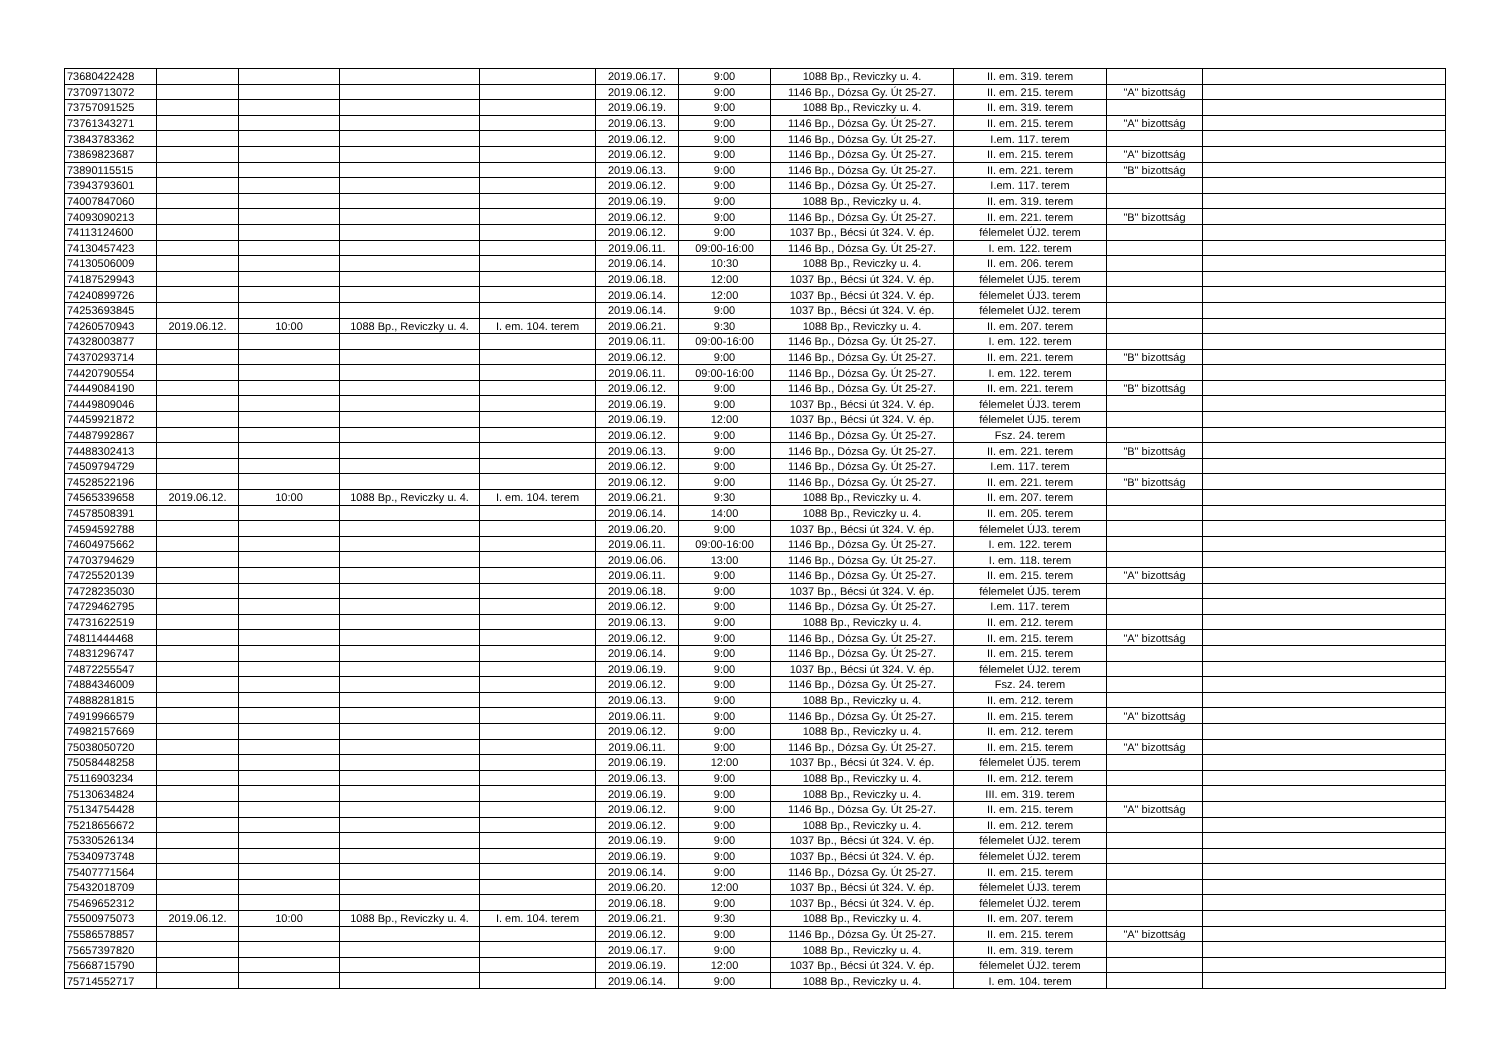| 73680422428 | | | | | 2019.06.17. | 9:00 | 1088 Bp., Reviczky u. 4. | II. em. 319. terem | | |
| 73709713072 | | | | | 2019.06.12. | 9:00 | 1146 Bp., Dózsa Gy. Út 25-27. | II. em. 215. terem | "A" bizottság | |
| 73757091525 | | | | | 2019.06.19. | 9:00 | 1088 Bp., Reviczky u. 4. | II. em. 319. terem | | |
| 73761343271 | | | | | 2019.06.13. | 9:00 | 1146 Bp., Dózsa Gy. Út 25-27. | II. em. 215. terem | "A" bizottság | |
| 73843783362 | | | | | 2019.06.12. | 9:00 | 1146 Bp., Dózsa Gy. Út 25-27. | I.em. 117. terem | | |
| 73869823687 | | | | | 2019.06.12. | 9:00 | 1146 Bp., Dózsa Gy. Út 25-27. | II. em. 215. terem | "A" bizottság | |
| 73890115515 | | | | | 2019.06.13. | 9:00 | 1146 Bp., Dózsa Gy. Út 25-27. | II. em. 221. terem | "B" bizottság | |
| 73943793601 | | | | | 2019.06.12. | 9:00 | 1146 Bp., Dózsa Gy. Út 25-27. | I.em. 117. terem | | |
| 74007847060 | | | | | 2019.06.19. | 9:00 | 1088 Bp., Reviczky u. 4. | II. em. 319. terem | | |
| 74093090213 | | | | | 2019.06.12. | 9:00 | 1146 Bp., Dózsa Gy. Út 25-27. | II. em. 221. terem | "B" bizottság | |
| 74113124600 | | | | | 2019.06.12. | 9:00 | 1037 Bp., Bécsi út 324. V. ép. | félemelet ÚJ2. terem | | |
| 74130457423 | | | | | 2019.06.11. | 09:00-16:00 | 1146 Bp., Dózsa Gy. Út 25-27. | I. em. 122. terem | | |
| 74130506009 | | | | | 2019.06.14. | 10:30 | 1088 Bp., Reviczky u. 4. | II. em. 206. terem | | |
| 74187529943 | | | | | 2019.06.18. | 12:00 | 1037 Bp., Bécsi út 324. V. ép. | félemelet ÚJ5. terem | | |
| 74240899726 | | | | | 2019.06.14. | 12:00 | 1037 Bp., Bécsi út 324. V. ép. | félemelet ÚJ3. terem | | |
| 74253693845 | | | | | 2019.06.14. | 9:00 | 1037 Bp., Bécsi út 324. V. ép. | félemelet ÚJ2. terem | | |
| 74260570943 | 2019.06.12. | 10:00 | 1088 Bp., Reviczky u. 4. | I. em. 104. terem | 2019.06.21. | 9:30 | 1088 Bp., Reviczky u. 4. | II. em. 207. terem | | |
| 74328003877 | | | | | 2019.06.11. | 09:00-16:00 | 1146 Bp., Dózsa Gy. Út 25-27. | I. em. 122. terem | | |
| 74370293714 | | | | | 2019.06.12. | 9:00 | 1146 Bp., Dózsa Gy. Út 25-27. | II. em. 221. terem | "B" bizottság | |
| 74420790554 | | | | | 2019.06.11. | 09:00-16:00 | 1146 Bp., Dózsa Gy. Út 25-27. | I. em. 122. terem | | |
| 74449084190 | | | | | 2019.06.12. | 9:00 | 1146 Bp., Dózsa Gy. Út 25-27. | II. em. 221. terem | "B" bizottság | |
| 74449809046 | | | | | 2019.06.19. | 9:00 | 1037 Bp., Bécsi út 324. V. ép. | félemelet ÚJ3. terem | | |
| 74459921872 | | | | | 2019.06.19. | 12:00 | 1037 Bp., Bécsi út 324. V. ép. | félemelet ÚJ5. terem | | |
| 74487992867 | | | | | 2019.06.12. | 9:00 | 1146 Bp., Dózsa Gy. Út 25-27. | Fsz. 24. terem | | |
| 74488302413 | | | | | 2019.06.13. | 9:00 | 1146 Bp., Dózsa Gy. Út 25-27. | II. em. 221. terem | "B" bizottság | |
| 74509794729 | | | | | 2019.06.12. | 9:00 | 1146 Bp., Dózsa Gy. Út 25-27. | I.em. 117. terem | | |
| 74528522196 | | | | | 2019.06.12. | 9:00 | 1146 Bp., Dózsa Gy. Út 25-27. | II. em. 221. terem | "B" bizottság | |
| 74565339658 | 2019.06.12. | 10:00 | 1088 Bp., Reviczky u. 4. | I. em. 104. terem | 2019.06.21. | 9:30 | 1088 Bp., Reviczky u. 4. | II. em. 207. terem | | |
| 74578508391 | | | | | 2019.06.14. | 14:00 | 1088 Bp., Reviczky u. 4. | II. em. 205. terem | | |
| 74594592788 | | | | | 2019.06.20. | 9:00 | 1037 Bp., Bécsi út 324. V. ép. | félemelet ÚJ3. terem | | |
| 74604975662 | | | | | 2019.06.11. | 09:00-16:00 | 1146 Bp., Dózsa Gy. Út 25-27. | I. em. 122. terem | | |
| 74703794629 | | | | | 2019.06.06. | 13:00 | 1146 Bp., Dózsa Gy. Út 25-27. | I. em. 118. terem | | |
| 74725520139 | | | | | 2019.06.11. | 9:00 | 1146 Bp., Dózsa Gy. Út 25-27. | II. em. 215. terem | "A" bizottság | |
| 74728235030 | | | | | 2019.06.18. | 9:00 | 1037 Bp., Bécsi út 324. V. ép. | félemelet ÚJ5. terem | | |
| 74729462795 | | | | | 2019.06.12. | 9:00 | 1146 Bp., Dózsa Gy. Út 25-27. | I.em. 117. terem | | |
| 74731622519 | | | | | 2019.06.13. | 9:00 | 1088 Bp., Reviczky u. 4. | II. em. 212. terem | | |
| 74811444468 | | | | | 2019.06.12. | 9:00 | 1146 Bp., Dózsa Gy. Út 25-27. | II. em. 215. terem | "A" bizottság | |
| 74831296747 | | | | | 2019.06.14. | 9:00 | 1146 Bp., Dózsa Gy. Út 25-27. | II. em. 215. terem | | |
| 74872255547 | | | | | 2019.06.19. | 9:00 | 1037 Bp., Bécsi út 324. V. ép. | félemelet ÚJ2. terem | | |
| 74884346009 | | | | | 2019.06.12. | 9:00 | 1146 Bp., Dózsa Gy. Út 25-27. | Fsz. 24. terem | | |
| 74888281815 | | | | | 2019.06.13. | 9:00 | 1088 Bp., Reviczky u. 4. | II. em. 212. terem | | |
| 74919966579 | | | | | 2019.06.11. | 9:00 | 1146 Bp., Dózsa Gy. Út 25-27. | II. em. 215. terem | "A" bizottság | |
| 74982157669 | | | | | 2019.06.12. | 9:00 | 1088 Bp., Reviczky u. 4. | II. em. 212. terem | | |
| 75038050720 | | | | | 2019.06.11. | 9:00 | 1146 Bp., Dózsa Gy. Út 25-27. | II. em. 215. terem | "A" bizottság | |
| 75058448258 | | | | | 2019.06.19. | 12:00 | 1037 Bp., Bécsi út 324. V. ép. | félemelet ÚJ5. terem | | |
| 75116903234 | | | | | 2019.06.13. | 9:00 | 1088 Bp., Reviczky u. 4. | II. em. 212. terem | | |
| 75130634824 | | | | | 2019.06.19. | 9:00 | 1088 Bp., Reviczky u. 4. | III. em. 319. terem | | |
| 75134754428 | | | | | 2019.06.12. | 9:00 | 1146 Bp., Dózsa Gy. Út 25-27. | II. em. 215. terem | "A" bizottság | |
| 75218656672 | | | | | 2019.06.12. | 9:00 | 1088 Bp., Reviczky u. 4. | II. em. 212. terem | | |
| 75330526134 | | | | | 2019.06.19. | 9:00 | 1037 Bp., Bécsi út 324. V. ép. | félemelet ÚJ2. terem | | |
| 75340973748 | | | | | 2019.06.19. | 9:00 | 1037 Bp., Bécsi út 324. V. ép. | félemelet ÚJ2. terem | | |
| 75407771564 | | | | | 2019.06.14. | 9:00 | 1146 Bp., Dózsa Gy. Út 25-27. | II. em. 215. terem | | |
| 75432018709 | | | | | 2019.06.20. | 12:00 | 1037 Bp., Bécsi út 324. V. ép. | félemelet ÚJ3. terem | | |
| 75469652312 | | | | | 2019.06.18. | 9:00 | 1037 Bp., Bécsi út 324. V. ép. | félemelet ÚJ2. terem | | |
| 75500975073 | 2019.06.12. | 10:00 | 1088 Bp., Reviczky u. 4. | I. em. 104. terem | 2019.06.21. | 9:30 | 1088 Bp., Reviczky u. 4. | II. em. 207. terem | | |
| 75586578857 | | | | | 2019.06.12. | 9:00 | 1146 Bp., Dózsa Gy. Út 25-27. | II. em. 215. terem | "A" bizottság | |
| 75657397820 | | | | | 2019.06.17. | 9:00 | 1088 Bp., Reviczky u. 4. | II. em. 319. terem | | |
| 75668715790 | | | | | 2019.06.19. | 12:00 | 1037 Bp., Bécsi út 324. V. ép. | félemelet ÚJ2. terem | | |
| 75714552717 | | | | | 2019.06.14. | 9:00 | 1088 Bp., Reviczky u. 4. | I. em. 104. terem | | |